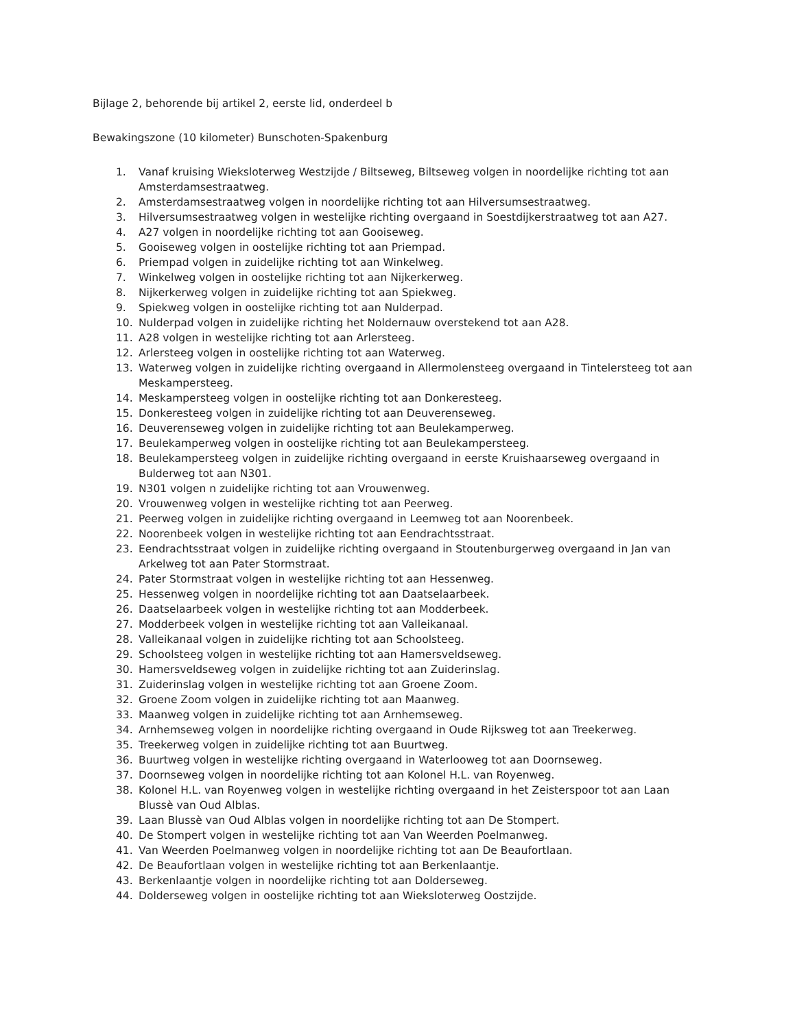Bijlage 2, behorende bij artikel 2, eerste lid, onderdeel b
Bewakingszone (10 kilometer) Bunschoten-Spakenburg
1. Vanaf kruising Wieksloterweg Westzijde / Biltseweg, Biltseweg volgen in noordelijke richting tot aan Amsterdamsestraatweg.
2. Amsterdamsestraatweg volgen in noordelijke richting tot aan Hilversumsestraatweg.
3. Hilversumsestraatweg volgen in westelijke richting overgaand in Soestdijkerstraatweg tot aan A27.
4. A27 volgen in noordelijke richting tot aan Gooiseweg.
5. Gooiseweg volgen in oostelijke richting tot aan Priempad.
6. Priempad volgen in zuidelijke richting tot aan Winkelweg.
7. Winkelweg volgen in oostelijke richting tot aan Nijkerkerweg.
8. Nijkerkerweg volgen in zuidelijke richting tot aan Spiekweg.
9. Spiekweg volgen in oostelijke richting tot aan Nulderpad.
10. Nulderpad volgen in zuidelijke richting het Noldernauw overstekend tot aan A28.
11. A28 volgen in westelijke richting tot aan Arlersteeg.
12. Arlersteeg volgen in oostelijke richting tot aan Waterweg.
13. Waterweg volgen in zuidelijke richting overgaand in Allermolensteeg overgaand in Tintelersteeg tot aan Meskampersteeg.
14. Meskampersteeg volgen in oostelijke richting tot aan Donkeresteeg.
15. Donkeresteeg volgen in zuidelijke richting tot aan Deuverenseweg.
16. Deuverenseweg volgen in zuidelijke richting tot aan Beulekamperweg.
17. Beulekamperweg volgen in oostelijke richting tot aan Beulekampersteeg.
18. Beulekampersteeg volgen in zuidelijke richting overgaand in eerste Kruishaarseweg overgaand in Bulderweg tot aan N301.
19. N301 volgen n zuidelijke richting tot aan Vrouwenweg.
20. Vrouwenweg volgen in westelijke richting tot aan Peerweg.
21. Peerweg volgen in zuidelijke richting overgaand in Leemweg tot aan Noorenbeek.
22. Noorenbeek volgen in westelijke richting tot aan Eendrachtsstraat.
23. Eendrachtsstraat volgen in zuidelijke richting overgaand in Stoutenburgerweg overgaand in Jan van Arkelweg tot aan Pater Stormstraat.
24. Pater Stormstraat volgen in westelijke richting tot aan Hessenweg.
25. Hessenweg volgen in noordelijke richting tot aan Daatselaarbeek.
26. Daatselaarbeek volgen in westelijke richting tot aan Modderbeek.
27. Modderbeek volgen in westelijke richting tot aan Valleikanaal.
28. Valleikanaal volgen in zuidelijke richting tot aan Schoolsteeg.
29. Schoolsteeg volgen in westelijke richting tot aan Hamersveldseweg.
30. Hamersveldseweg volgen in zuidelijke richting tot aan Zuiderinslag.
31. Zuiderinslag volgen in westelijke richting tot aan Groene Zoom.
32. Groene Zoom volgen in zuidelijke richting tot aan Maanweg.
33. Maanweg volgen in zuidelijke richting tot aan Arnhemseweg.
34. Arnhemseweg volgen in noordelijke richting overgaand in Oude Rijksweg tot aan Treekerweg.
35. Treekerweg volgen in zuidelijke richting tot aan Buurtweg.
36. Buurtweg volgen in westelijke richting overgaand in Waterlooweg tot aan Doornseweg.
37. Doornseweg volgen in noordelijke richting tot aan Kolonel H.L. van Royenweg.
38. Kolonel H.L. van Royenweg volgen in westelijke richting overgaand in het Zeisterspoor tot aan Laan Blussè van Oud Alblas.
39. Laan Blussè van Oud Alblas volgen in noordelijke richting tot aan De Stompert.
40. De Stompert volgen in westelijke richting tot aan Van Weerden Poelmanweg.
41. Van Weerden Poelmanweg volgen in noordelijke richting tot aan De Beaufortlaan.
42. De Beaufortlaan volgen in westelijke richting tot aan Berkenlaantje.
43. Berkenlaantje volgen in noordelijke richting tot aan Dolderseweg.
44. Dolderseweg volgen in oostelijke richting tot aan Wieksloterweg Oostzijde.